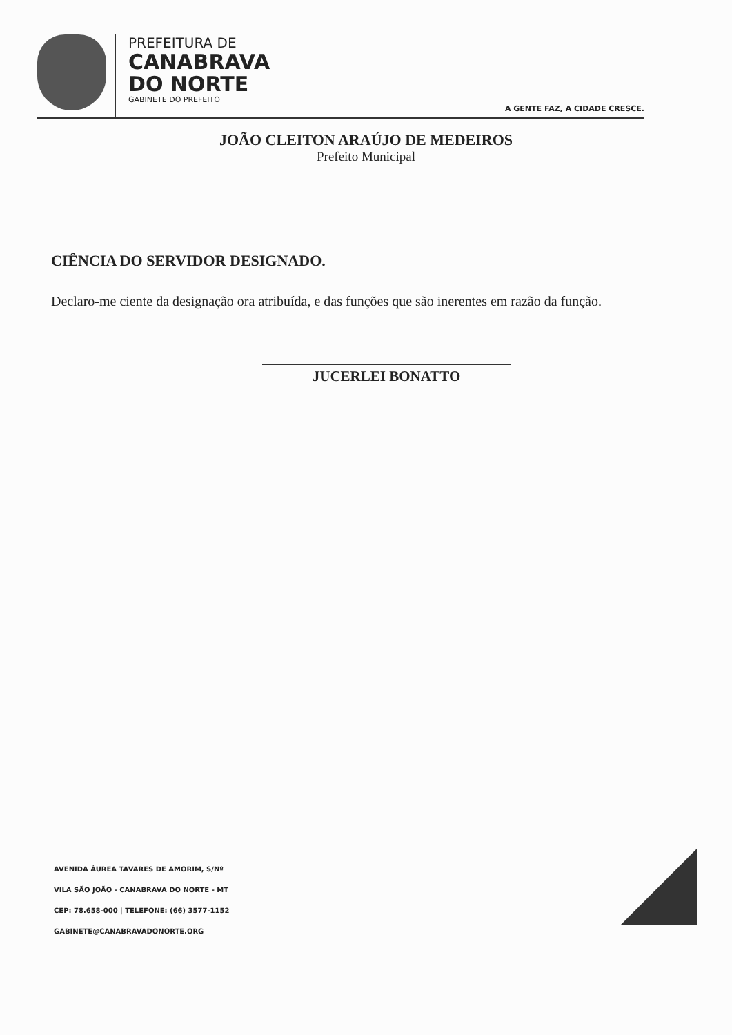PREFEITURA DE
CANABRAVA
DO NORTE
GABINETE DO PREFEITO
A GENTE FAZ, A CIDADE CRESCE.
JOÃO CLEITON ARAÚJO DE MEDEIROS
Prefeito Municipal
CIÊNCIA DO SERVIDOR DESIGNADO.
Declaro-me ciente da designação ora atribuída, e das funções que são inerentes em razão da função.
JUCERLEI BONATTO
AVENIDA ÁUREA TAVARES DE AMORIM, S/Nº
VILA SÃO JOÃO - CANABRAVA DO NORTE - MT
CEP: 78.658-000 | TELEFONE: (66) 3577-1152
GABINETE@CANABRAVADONORTE.ORG